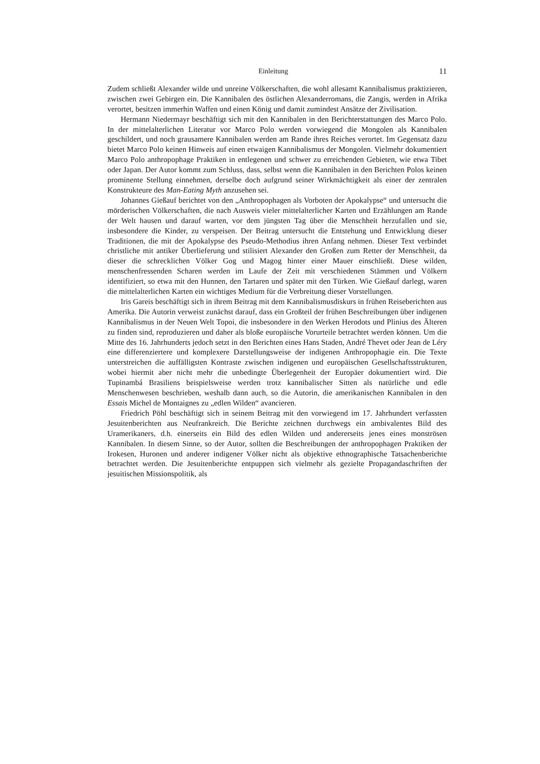Einleitung 11
Zudem schließt Alexander wilde und unreine Völkerschaften, die wohl allesamt Kannibalismus praktizieren, zwischen zwei Gebirgen ein. Die Kannibalen des östlichen Alexanderromans, die Zangis, werden in Afrika verortet, besitzen immerhin Waffen und einen König und damit zumindest Ansätze der Zivilisation.
Hermann Niedermayr beschäftigt sich mit den Kannibalen in den Berichterstattungen des Marco Polo. In der mittelalterlichen Literatur vor Marco Polo werden vorwiegend die Mongolen als Kannibalen geschildert, und noch grausamere Kannibalen werden am Rande ihres Reiches verortet. Im Gegensatz dazu bietet Marco Polo keinen Hinweis auf einen etwaigen Kannibalismus der Mongolen. Vielmehr dokumentiert Marco Polo anthropophage Praktiken in entlegenen und schwer zu erreichenden Gebieten, wie etwa Tibet oder Japan. Der Autor kommt zum Schluss, dass, selbst wenn die Kannibalen in den Berichten Polos keinen prominente Stellung einnehmen, derselbe doch aufgrund seiner Wirkmächtigkeit als einer der zentralen Konstrukteure des Man-Eating Myth anzusehen sei.
Johannes Gießauf berichtet von den „Anthropophagen als Vorboten der Apokalypse“ und untersucht die mörderischen Völkerschaften, die nach Ausweis vieler mittelalterlicher Karten und Erzählungen am Rande der Welt hausen und darauf warten, vor dem jüngsten Tag über die Menschheit herzufallen und sie, insbesondere die Kinder, zu verspeisen. Der Beitrag untersucht die Entstehung und Entwicklung dieser Traditionen, die mit der Apokalypse des Pseudo-Methodius ihren Anfang nehmen. Dieser Text verbindet christliche mit antiker Überlieferung und stilisiert Alexander den Großen zum Retter der Menschheit, da dieser die schrecklichen Völker Gog und Magog hinter einer Mauer einschließt. Diese wilden, menschenfressenden Scharen werden im Laufe der Zeit mit verschiedenen Stämmen und Völkern identifiziert, so etwa mit den Hunnen, den Tartaren und später mit den Türken. Wie Gießauf darlegt, waren die mittelalterlichen Karten ein wichtiges Medium für die Verbreitung dieser Vorstellungen.
Iris Gareis beschäftigt sich in ihrem Beitrag mit dem Kannibalismusdiskurs in frühen Reiseberichten aus Amerika. Die Autorin verweist zunächst darauf, dass ein Großteil der frühen Beschreibungen über indigenen Kannibalismus in der Neuen Welt Topoi, die insbesondere in den Werken Herodots und Plinius des Älteren zu finden sind, reproduzieren und daher als bloße europäische Vorurteile betrachtet werden können. Um die Mitte des 16. Jahrhunderts jedoch setzt in den Berichten eines Hans Staden, André Thevet oder Jean de Léry eine differenziertere und komplexere Darstellungsweise der indigenen Anthropophagie ein. Die Texte unterstreichen die auffälligsten Kontraste zwischen indigenen und europäischen Gesellschaftsstrukturen, wobei hiermit aber nicht mehr die unbedingte Überlegenheit der Europäer dokumentiert wird. Die Tupinambá Brasiliens beispielsweise werden trotz kannibalischer Sitten als natürliche und edle Menschenwesen beschrieben, weshalb dann auch, so die Autorin, die amerikanischen Kannibalen in den Essais Michel de Montaignes zu „edlen Wilden“ avancieren.
Friedrich Pöhl beschäftigt sich in seinem Beitrag mit den vorwiegend im 17. Jahrhundert verfassten Jesuitenberichten aus Neufrankreich. Die Berichte zeichnen durchwegs ein ambivalentes Bild des Uramerikaners, d.h. einerseits ein Bild des edlen Wilden und andererseits jenes eines monströsen Kannibalen. In diesem Sinne, so der Autor, sollten die Beschreibungen der anthropophagen Praktiken der Irokesen, Huronen und anderer indigener Völker nicht als objektive ethnographische Tatsachenberichte betrachtet werden. Die Jesuitenberichte entpuppen sich vielmehr als gezielte Propagandaschriften der jesuitischen Missionspolitik, als